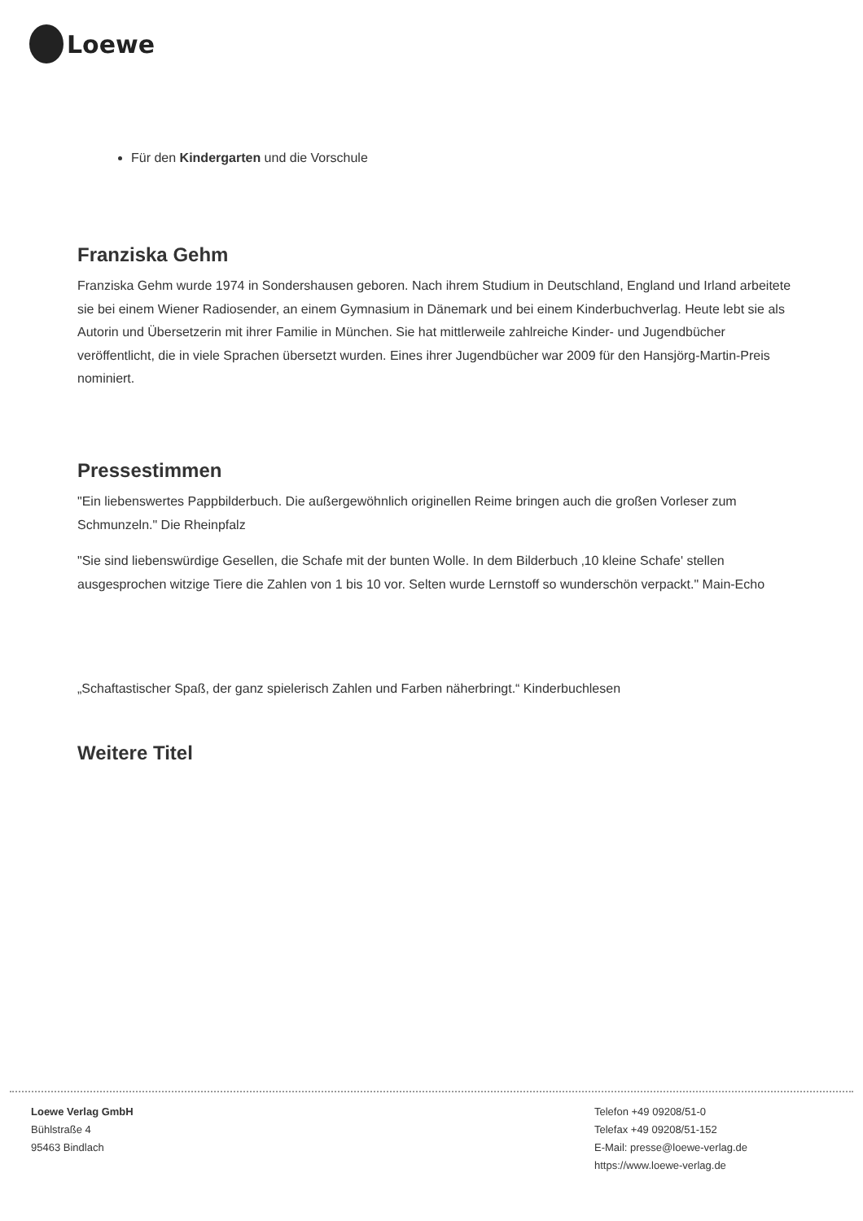Loewe
Für den Kindergarten und die Vorschule
Franziska Gehm
Franziska Gehm wurde 1974 in Sondershausen geboren. Nach ihrem Studium in Deutschland, England und Irland arbeitete sie bei einem Wiener Radiosender, an einem Gymnasium in Dänemark und bei einem Kinderbuchverlag. Heute lebt sie als Autorin und Übersetzerin mit ihrer Familie in München. Sie hat mittlerweile zahlreiche Kinder- und Jugendbücher veröffentlicht, die in viele Sprachen übersetzt wurden. Eines ihrer Jugendbücher war 2009 für den Hansjörg-Martin-Preis nominiert.
Pressestimmen
"Ein liebenswertes Pappbilderbuch. Die außergewöhnlich originellen Reime bringen auch die großen Vorleser zum Schmunzeln." Die Rheinpfalz
"Sie sind liebenswürdige Gesellen, die Schafe mit der bunten Wolle. In dem Bilderbuch ‚10 kleine Schafe' stellen ausgesprochen witzige Tiere die Zahlen von 1 bis 10 vor. Selten wurde Lernstoff so wunderschön verpackt." Main-Echo
„Schaftastischer Spaß, der ganz spielerisch Zahlen und Farben näherbringt.“ Kinderbuchlesen
Weitere Titel
Loewe Verlag GmbH
Bühlstraße 4
95463 Bindlach
Telefon +49 09208/51-0
Telefax +49 09208/51-152
E-Mail: presse@loewe-verlag.de
https://www.loewe-verlag.de